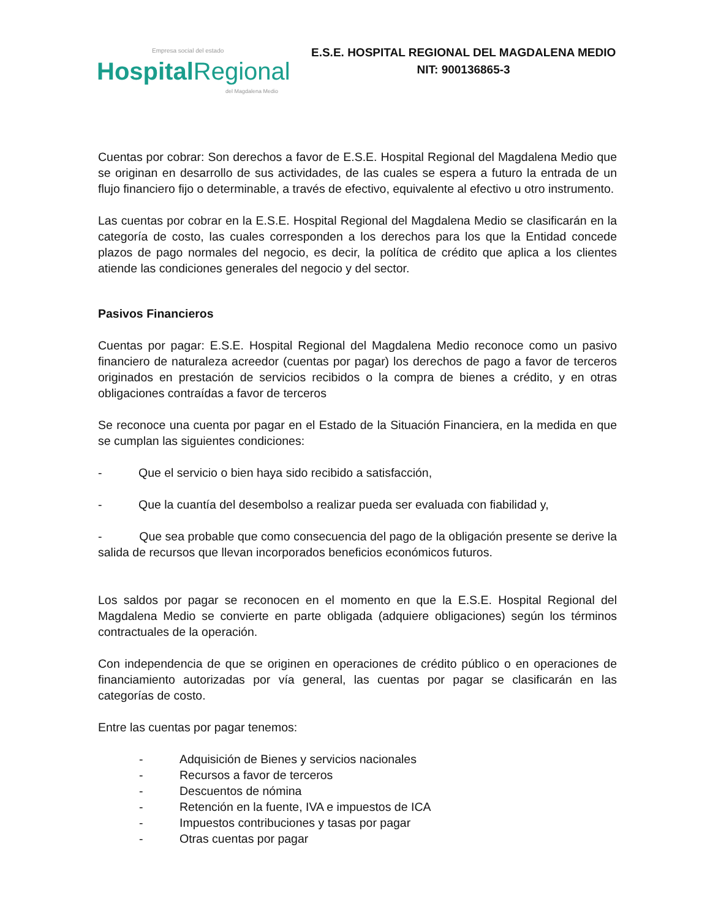Empresa social del estado
HospitalRegional
del Magdalena Medio
E.S.E. HOSPITAL REGIONAL DEL MAGDALENA MEDIO
NIT: 900136865-3
Cuentas por cobrar: Son derechos a favor de E.S.E. Hospital Regional del Magdalena Medio que se originan en desarrollo de sus actividades, de las cuales se espera a futuro la entrada de un flujo financiero fijo o determinable, a través de efectivo, equivalente al efectivo u otro instrumento.
Las cuentas por cobrar en la E.S.E. Hospital Regional del Magdalena Medio se clasificarán en la categoría de costo, las cuales corresponden a los derechos para los que la Entidad concede plazos de pago normales del negocio, es decir, la política de crédito que aplica a los clientes atiende las condiciones generales del negocio y del sector.
Pasivos Financieros
Cuentas por pagar: E.S.E. Hospital Regional del Magdalena Medio reconoce como un pasivo financiero de naturaleza acreedor (cuentas por pagar) los derechos de pago a favor de terceros originados en prestación de servicios recibidos o la compra de bienes a crédito, y en otras obligaciones contraídas a favor de terceros
Se reconoce una cuenta por pagar en el Estado de la Situación Financiera, en la medida en que se cumplan las siguientes condiciones:
- Que el servicio o bien haya sido recibido a satisfacción,
- Que la cuantía del desembolso a realizar pueda ser evaluada con fiabilidad y,
- Que sea probable que como consecuencia del pago de la obligación presente se derive la salida de recursos que llevan incorporados beneficios económicos futuros.
Los saldos por pagar se reconocen en el momento en que la E.S.E. Hospital Regional del Magdalena Medio se convierte en parte obligada (adquiere obligaciones) según los términos contractuales de la operación.
Con independencia de que se originen en operaciones de crédito público o en operaciones de financiamiento autorizadas por vía general, las cuentas por pagar se clasificarán en las categorías de costo.
Entre las cuentas por pagar tenemos:
- Adquisición de Bienes y servicios nacionales
- Recursos a favor de terceros
- Descuentos de nómina
- Retención en la fuente, IVA e impuestos de ICA
- Impuestos contribuciones y tasas por pagar
- Otras cuentas por pagar